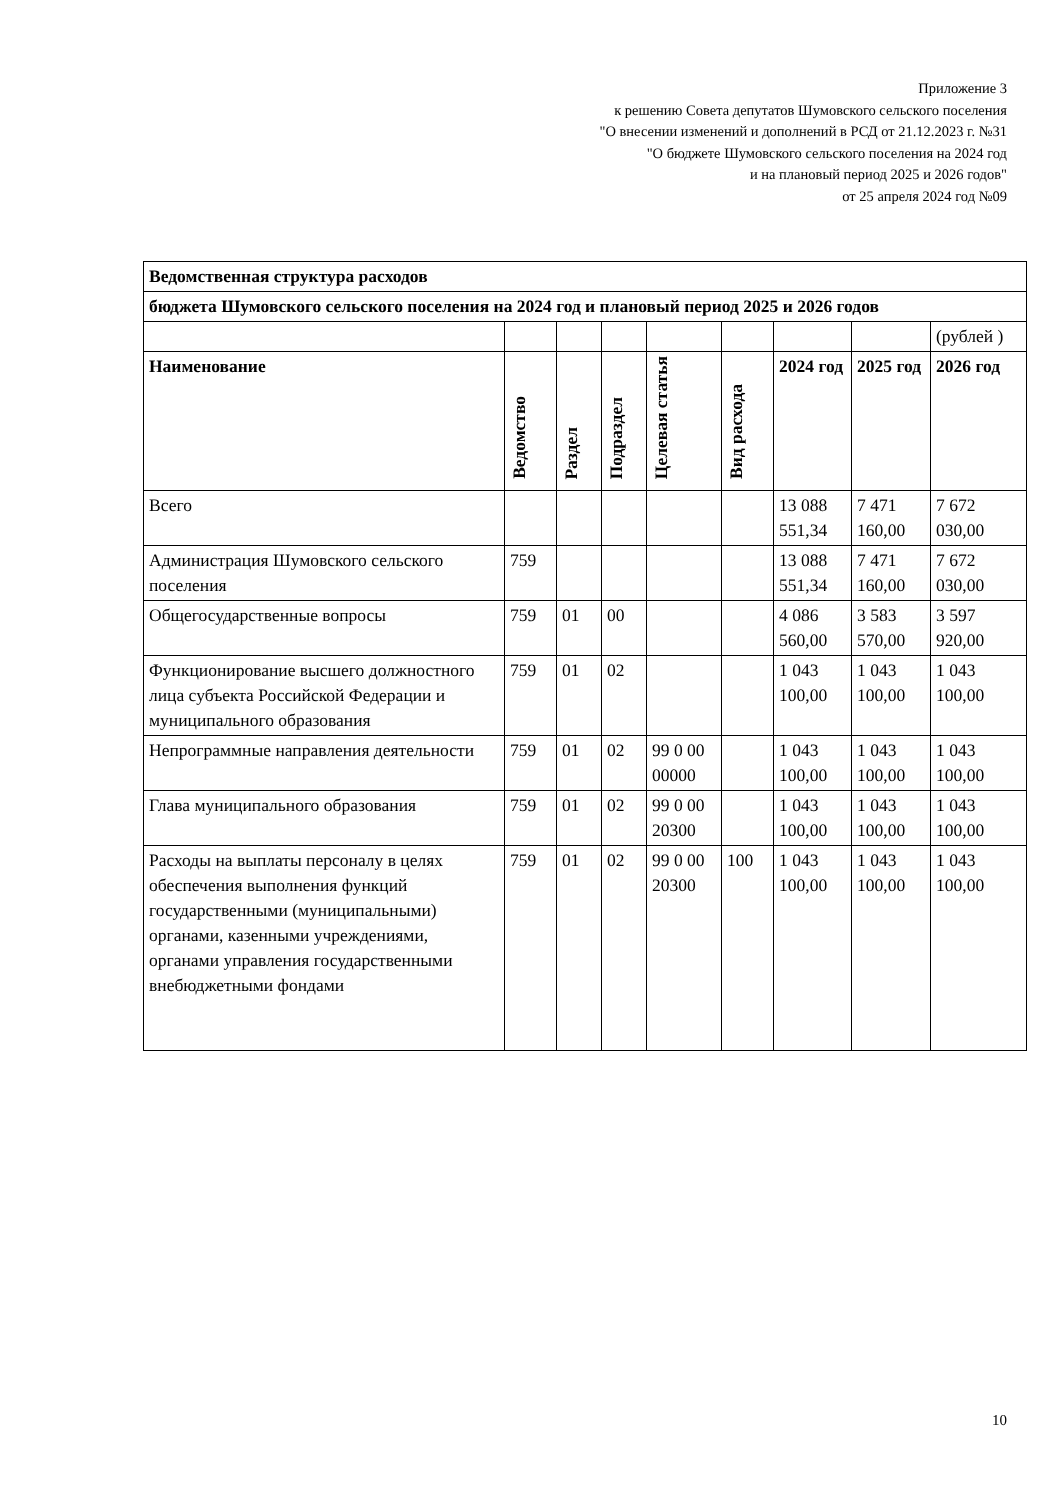Приложение 3
к решению Совета депутатов Шумовского сельского поселения
"О внесении изменений и дополнений в РСД от 21.12.2023 г. №31
"О бюджете Шумовского сельского поселения на 2024 год
и на плановый период 2025 и 2026 годов"
от 25 апреля 2024 год №09
| Ведомственная структура расходов | | | | | | | | |
| бюджета Шумовского сельского поселения на 2024 год и плановый период 2025 и 2026 годов | | | | | | | | |
| | | | | | | | | (рублей ) |
| Наименование | Ведомство | Раздел | Подраздел | Целевая статья | Вид расхода | 2024 год | 2025 год | 2026 год |
| Всего | | | | | | 13 088 551,34 | 7 471 160,00 | 7 672 030,00 |
| Администрация Шумовского сельского поселения | 759 | | | | | 13 088 551,34 | 7 471 160,00 | 7 672 030,00 |
| Общегосударственные вопросы | 759 | 01 | 00 | | | 4 086 560,00 | 3 583 570,00 | 3 597 920,00 |
| Функционирование высшего должностного лица субъекта Российской Федерации и муниципального образования | 759 | 01 | 02 | | | 1 043 100,00 | 1 043 100,00 | 1 043 100,00 |
| Непрограммные направления деятельности | 759 | 01 | 02 | 99 0 00 00000 | | 1 043 100,00 | 1 043 100,00 | 1 043 100,00 |
| Глава муниципального образования | 759 | 01 | 02 | 99 0 00 20300 | | 1 043 100,00 | 1 043 100,00 | 1 043 100,00 |
| Расходы на выплаты персоналу в целях обеспечения выполнения функций государственными (муниципальными) органами, казенными учреждениями, органами управления государственными внебюджетными фондами | 759 | 01 | 02 | 99 0 00 20300 | 100 | 1 043 100,00 | 1 043 100,00 | 1 043 100,00 |
10